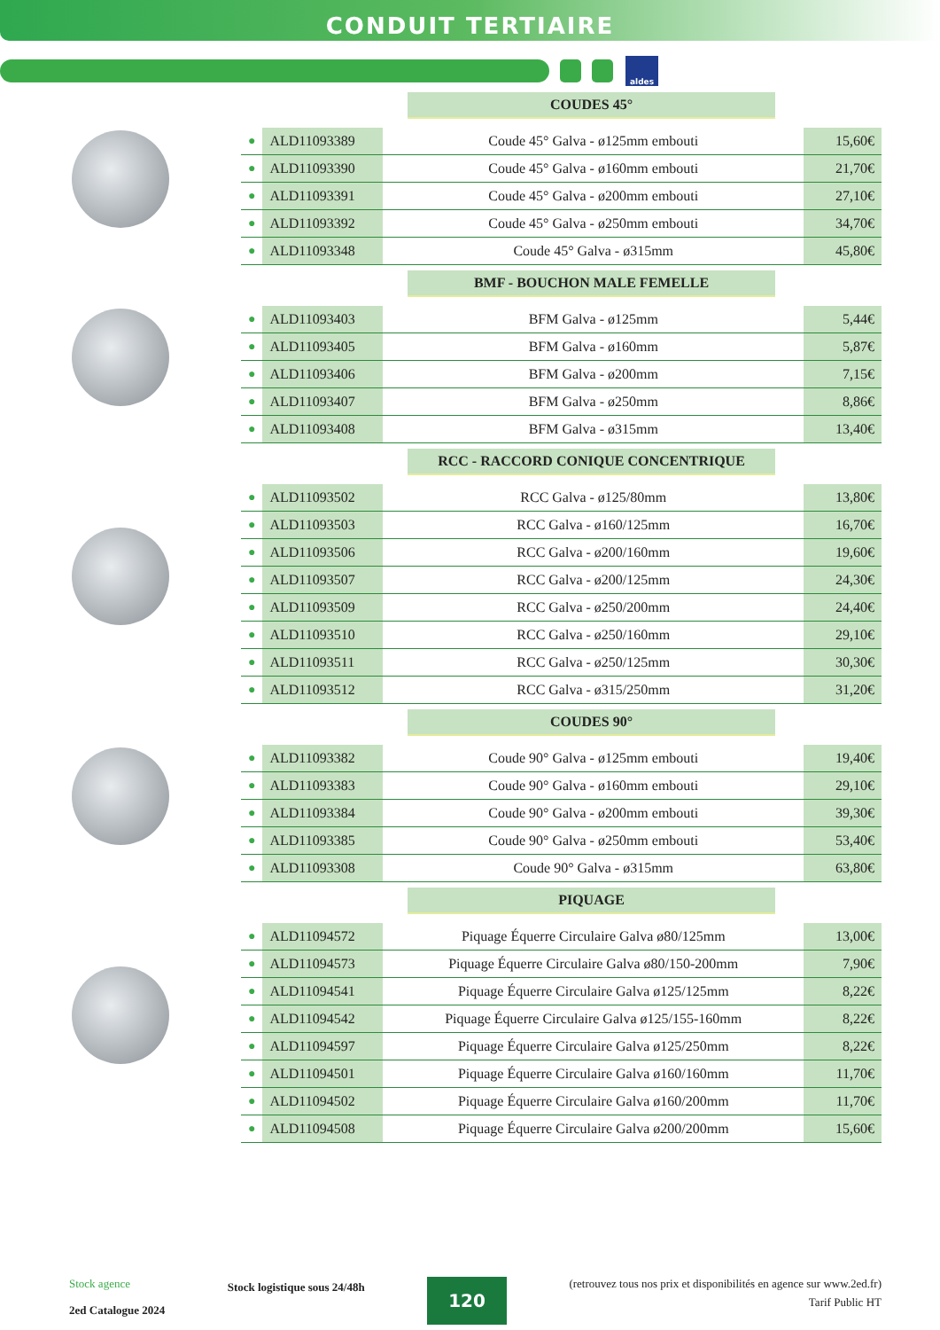CONDUIT TERTIAIRE
aldes
COUDES 45°
| ● | ALD11093389 | Coude 45° Galva - ø125mm embouti | 15,60€ |
| ● | ALD11093390 | Coude 45° Galva - ø160mm embouti | 21,70€ |
| ● | ALD11093391 | Coude 45° Galva - ø200mm embouti | 27,10€ |
| ● | ALD11093392 | Coude 45° Galva - ø250mm embouti | 34,70€ |
| ● | ALD11093348 | Coude 45° Galva - ø315mm | 45,80€ |
BMF - BOUCHON MALE FEMELLE
| ● | ALD11093403 | BFM Galva - ø125mm | 5,44€ |
| ● | ALD11093405 | BFM Galva - ø160mm | 5,87€ |
| ● | ALD11093406 | BFM Galva - ø200mm | 7,15€ |
| ● | ALD11093407 | BFM Galva - ø250mm | 8,86€ |
| ● | ALD11093408 | BFM Galva - ø315mm | 13,40€ |
RCC - RACCORD CONIQUE CONCENTRIQUE
| ● | ALD11093502 | RCC Galva - ø125/80mm | 13,80€ |
| ● | ALD11093503 | RCC Galva - ø160/125mm | 16,70€ |
| ● | ALD11093506 | RCC Galva - ø200/160mm | 19,60€ |
| ● | ALD11093507 | RCC Galva - ø200/125mm | 24,30€ |
| ● | ALD11093509 | RCC Galva - ø250/200mm | 24,40€ |
| ● | ALD11093510 | RCC Galva - ø250/160mm | 29,10€ |
| ● | ALD11093511 | RCC Galva - ø250/125mm | 30,30€ |
| ● | ALD11093512 | RCC Galva - ø315/250mm | 31,20€ |
COUDES 90°
| ● | ALD11093382 | Coude 90° Galva - ø125mm embouti | 19,40€ |
| ● | ALD11093383 | Coude 90° Galva - ø160mm embouti | 29,10€ |
| ● | ALD11093384 | Coude 90° Galva - ø200mm embouti | 39,30€ |
| ● | ALD11093385 | Coude 90° Galva - ø250mm embouti | 53,40€ |
| ● | ALD11093308 | Coude 90° Galva - ø315mm | 63,80€ |
PIQUAGE
| ● | ALD11094572 | Piquage Équerre Circulaire Galva ø80/125mm | 13,00€ |
| ● | ALD11094573 | Piquage Équerre Circulaire Galva ø80/150-200mm | 7,90€ |
| ● | ALD11094541 | Piquage Équerre Circulaire Galva ø125/125mm | 8,22€ |
| ● | ALD11094542 | Piquage Équerre Circulaire Galva ø125/155-160mm | 8,22€ |
| ● | ALD11094597 | Piquage Équerre Circulaire Galva ø125/250mm | 8,22€ |
| ● | ALD11094501 | Piquage Équerre Circulaire Galva ø160/160mm | 11,70€ |
| ● | ALD11094502 | Piquage Équerre Circulaire Galva ø160/200mm | 11,70€ |
| ● | ALD11094508 | Piquage Équerre Circulaire Galva ø200/200mm | 15,60€ |
Stock agence
2ed Catalogue 2024
Stock logistique sous 24/48h
120
(retrouvez tous nos prix et disponibilités en agence sur www.2ed.fr)
Tarif Public HT